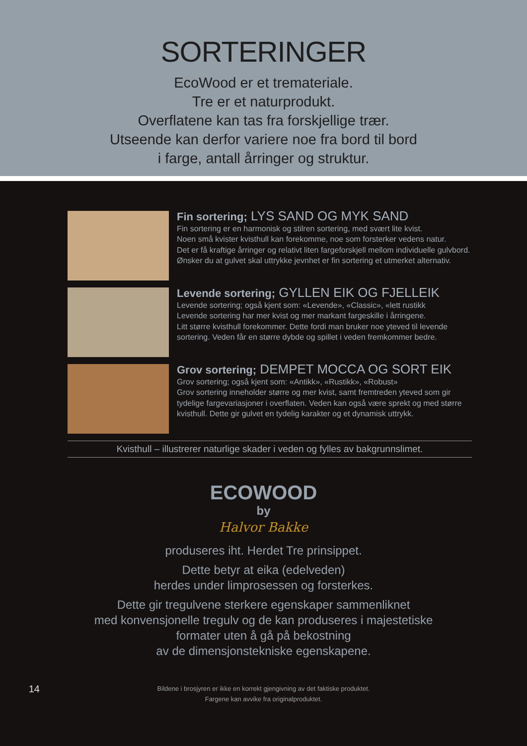SORTERINGER
EcoWood er et tremateriale.
Tre er et naturprodukt.
Overflatene kan tas fra forskjellige trær.
Utseende kan derfor variere noe fra bord til bord
i farge, antall årringer og struktur.
Fin sortering; LYS SAND OG MYK SAND
Fin sortering er en harmonisk og stilren sortering, med svært lite kvist.
Noen små kvister kvisthull kan forekomme, noe som forsterker vedens natur.
Det er få kraftige årringer og relativt liten fargeforskjell mellom individuelle gulvbord. Ønsker du at gulvet skal uttrykke jevnhet er fin sortering et utmerket alternativ.
Levende sortering; GYLLEN EIK OG FJELLEIK
Levende sortering; også kjent som: «Levende», «Classic», «lett rustikk
Levende sortering har mer kvist og mer markant fargeskille i årringene.
Litt større kvisthull forekommer. Dette fordi man bruker noe yteved til levende sortering. Veden får en større dybde og spillet i veden fremkommer bedre.
Grov sortering; DEMPET MOCCA OG SORT EIK
Grov sortering; også kjent som: «Antikk», «Rustikk», «Robust»
Grov sortering inneholder større og mer kvist, samt fremtreden yteved som gir tydelige fargevariasjoner i overflaten. Veden kan også være sprekt og med større kvisthull. Dette gir gulvet en tydelig karakter og et dynamisk uttrykk.
Kvisthull – illustrerer naturlige skader i veden og fylles av bakgrunnslimet.
ECOWOOD
by
Halvor Bakke
produseres iht. Herdet Tre prinsippet.
Dette betyr at eika (edelveden)
herdes under limprosessen og forsterkes.
Dette gir tregulvene sterkere egenskaper sammenliknet
med konvensjonelle tregulv og de kan produseres i majestetiske
formater uten å gå på bekostning
av de dimensjonstekniske egenskapene.
14
Bildene i brosjyren er ikke en korrekt gjengivning av det faktiske produktet.
Fargene kan avvike fra originalproduktet.